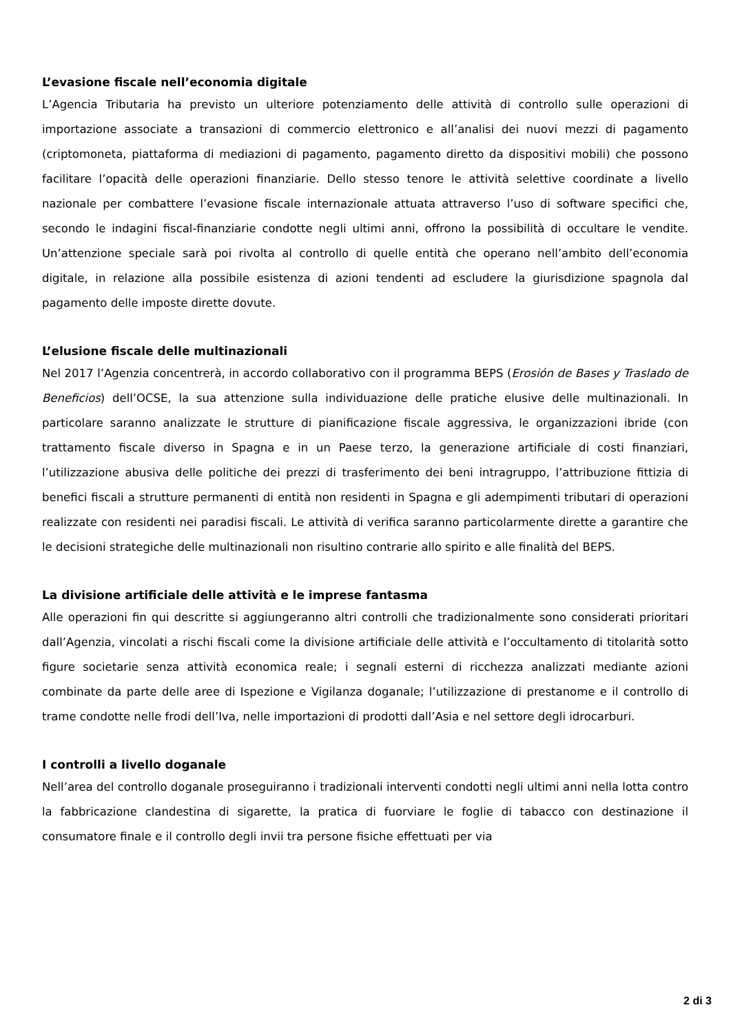L’evasione fiscale nell’economia digitale
L’Agencia Tributaria ha previsto un ulteriore potenziamento delle attività di controllo sulle operazioni di importazione associate a transazioni di commercio elettronico e all’analisi dei nuovi mezzi di pagamento (criptomoneta, piattaforma di mediazioni di pagamento, pagamento diretto da dispositivi mobili) che possono facilitare l’opacità delle operazioni finanziarie. Dello stesso tenore le attività selettive coordinate a livello nazionale per combattere l’evasione fiscale internazionale attuata attraverso l’uso di software specifici che, secondo le indagini fiscal-finanziarie condotte negli ultimi anni, offrono la possibilità di occultare le vendite. Un’attenzione speciale sarà poi rivolta al controllo di quelle entità che operano nell’ambito dell’economia digitale, in relazione alla possibile esistenza di azioni tendenti ad escludere la giurisdizione spagnola dal pagamento delle imposte dirette dovute.
L’elusione fiscale delle multinazionali
Nel 2017 l’Agenzia concentrerà, in accordo collaborativo con il programma BEPS (Erosión de Bases y Traslado de Beneficios) dell’OCSE, la sua attenzione sulla individuazione delle pratiche elusive delle multinazionali. In particolare saranno analizzate le strutture di pianificazione fiscale aggressiva, le organizzazioni ibride (con trattamento fiscale diverso in Spagna e in un Paese terzo, la generazione artificiale di costi finanziari, l’utilizzazione abusiva delle politiche dei prezzi di trasferimento dei beni intragruppo, l’attribuzione fittizia di benefici fiscali a strutture permanenti di entità non residenti in Spagna e gli adempimenti tributari di operazioni realizzate con residenti nei paradisi fiscali. Le attività di verifica saranno particolarmente dirette a garantire che le decisioni strategiche delle multinazionali non risultino contrarie allo spirito e alle finalità del BEPS.
La divisione artificiale delle attività e le imprese fantasma
Alle operazioni fin qui descritte si aggiungeranno altri controlli che tradizionalmente sono considerati prioritari dall’Agenzia, vincolati a rischi fiscali come la divisione artificiale delle attività e l’occultamento di titolarità sotto figure societarie senza attività economica reale; i segnali esterni di ricchezza analizzati mediante azioni combinate da parte delle aree di Ispezione e Vigilanza doganale; l’utilizzazione di prestanome e il controllo di trame condotte nelle frodi dell’Iva, nelle importazioni di prodotti dall’Asia e nel settore degli idrocarburi.
I controlli a livello doganale
Nell’area del controllo doganale proseguiranno i tradizionali interventi condotti negli ultimi anni nella lotta contro la fabbricazione clandestina di sigarette, la pratica di fuorviare le foglie di tabacco con destinazione il consumatore finale e il controllo degli invii tra persone fisiche effettuati per via
2 di 3